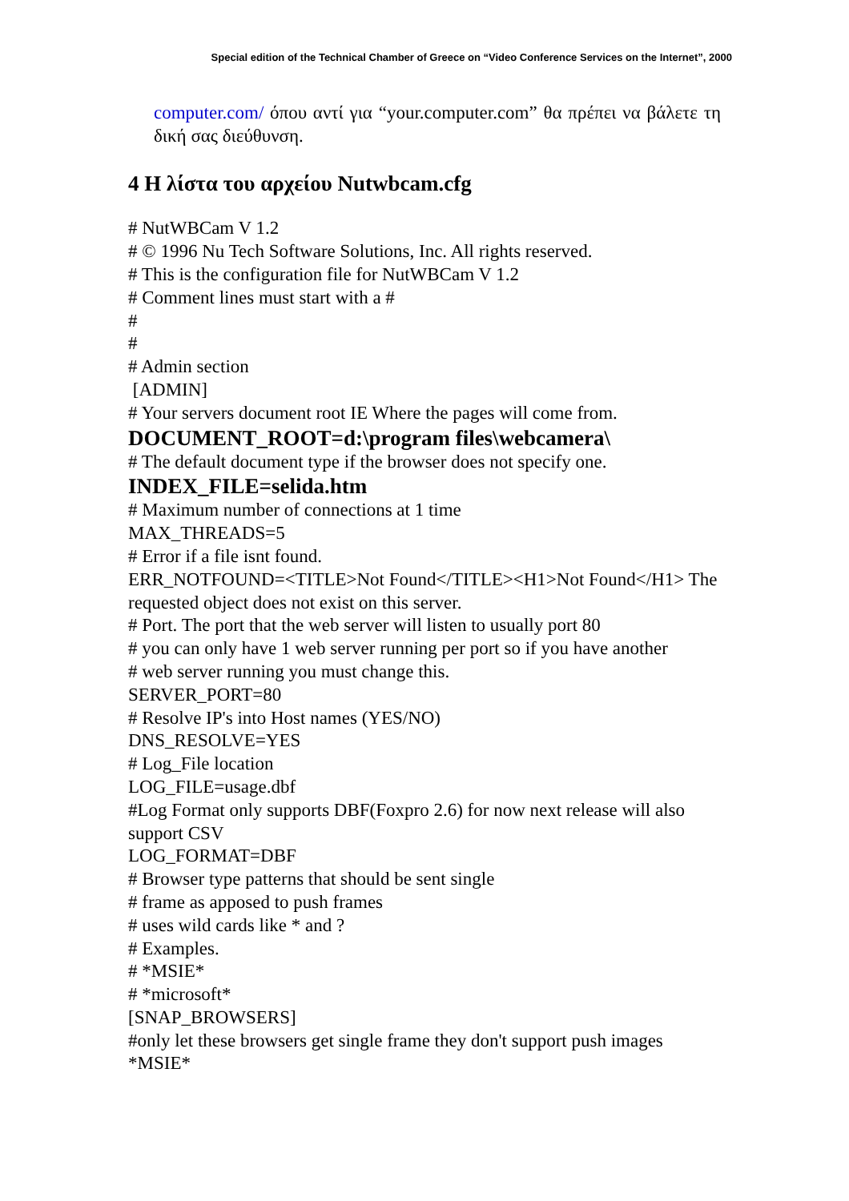Special edition of the Technical Chamber of Greece on “Video Conference Services on the Internet”, 2000
computer.com/ όπου αντί για “your.computer.com” θα πρέπει να βάλετε τη δική σας διεύθυνση.
4 Η λίστα του αρχείου Nutwbcam.cfg
# NutWBCam V 1.2
# © 1996 Nu Tech Software Solutions, Inc. All rights reserved.
# This is the configuration file for NutWBCam V 1.2
# Comment lines must start with a #
#
#
# Admin section
[ADMIN]
# Your servers document root IE Where the pages will come from.
DOCUMENT_ROOT=d:\program files\webcamera\
# The default document type if the browser does not specify one.
INDEX_FILE=selida.htm
# Maximum number of connections at 1 time
MAX_THREADS=5
# Error if a file isnt found.
ERR_NOTFOUND=<TITLE>Not Found</TITLE><H1>Not Found</H1> The requested object does not exist on this server.
# Port. The port that the web server will listen to usually port 80
# you can only have 1 web server running per port so if you have another
# web server running you must change this.
SERVER_PORT=80
# Resolve IP's into Host names (YES/NO)
DNS_RESOLVE=YES
# Log_File location
LOG_FILE=usage.dbf
#Log Format only supports DBF(Foxpro 2.6) for now next release will also support CSV
LOG_FORMAT=DBF
# Browser type patterns that should be sent single
# frame as apposed to push frames
# uses wild cards like * and ?
# Examples.
# *MSIE*
# *microsoft*
[SNAP_BROWSERS]
#only let these browsers get single frame they don't support push images
*MSIE*